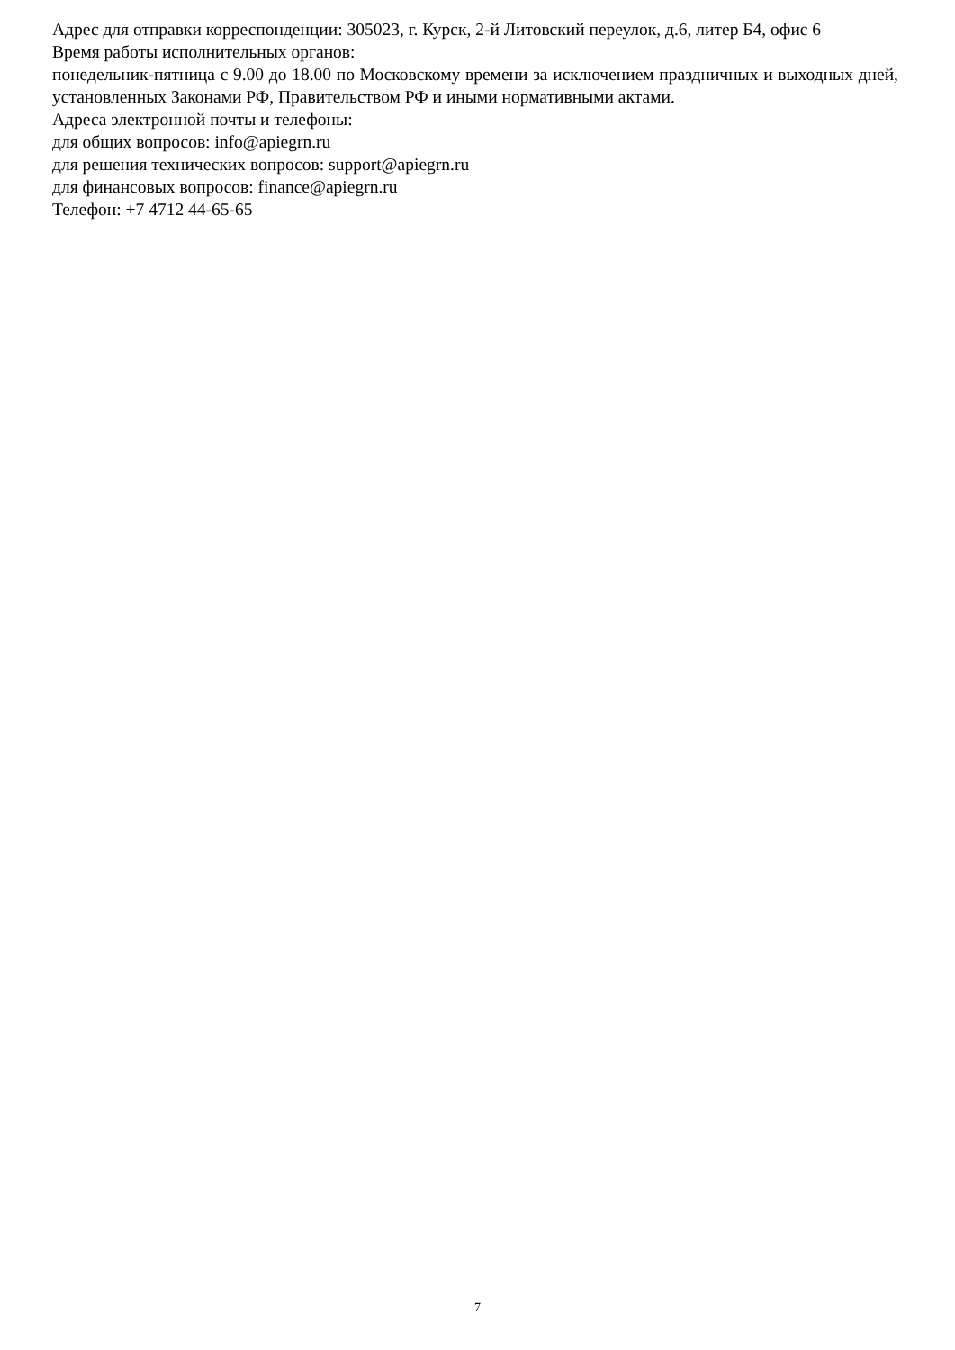Адрес для отправки корреспонденции: 305023, г. Курск, 2-й Литовский переулок, д.6, литер Б4, офис 6
Время работы исполнительных органов:
понедельник-пятница с 9.00 до 18.00 по Московскому времени за исключением праздничных и выходных дней, установленных Законами РФ, Правительством РФ и иными нормативными актами.
Адреса электронной почты и телефоны:
для общих вопросов: info@apiegrn.ru
для решения технических вопросов: support@apiegrn.ru
для финансовых вопросов: finance@apiegrn.ru
Телефон: +7 4712 44-65-65
7